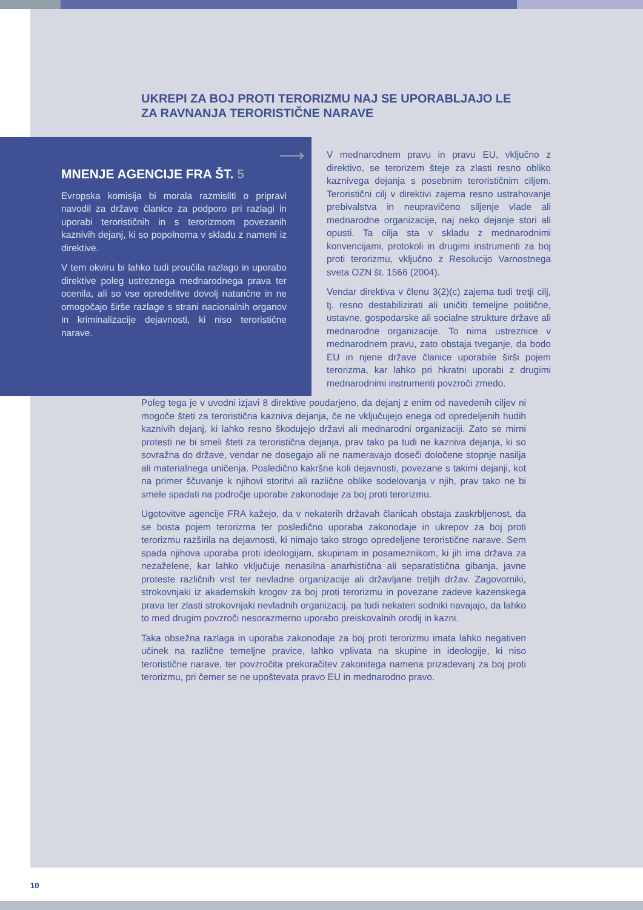UKREPI ZA BOJ PROTI TERORIZMU NAJ SE UPORABLJAJO LE ZA RAVNANJA TERORISTIČNE NARAVE
⟶
MNENJE AGENCIJE FRA ŠT. 5
Evropska komisija bi morala razmisliti o pripravi navodil za države članice za podporo pri razlagi in uporabi terorističnih in s terorizmom povezanih kaznivih dejanj, ki so popolnoma v skladu z nameni iz direktive.
V tem okviru bi lahko tudi proučila razlago in uporabo direktive poleg ustreznega mednarodnega prava ter ocenila, ali so vse opredelitve dovolj natančne in ne omogočajo širše razlage s strani nacionalnih organov in kriminalizacije dejavnosti, ki niso teroristične narave.
V mednarodnem pravu in pravu EU, vključno z direktivo, se terorizem šteje za zlasti resno obliko kaznivega dejanja s posebnim terorističnim ciljem. Teroristični cilj v direktivi zajema resno ustrahovanje prebivalstva in neupravičeno siljenje vlade ali mednarodne organizacije, naj neko dejanje stori ali opusti. Ta cilja sta v skladu z mednarodnimi konvencijami, protokoli in drugimi instrumenti za boj proti terorizmu, vključno z Resolucijo Varnostnega sveta OZN št. 1566 (2004).
Vendar direktiva v členu 3(2)(c) zajema tudi tretji cilj, tj. resno destabilizirati ali uničiti temeljne politične, ustavne, gospodarske ali socialne strukture države ali mednarodne organizacije. To nima ustreznice v mednarodnem pravu, zato obstaja tveganje, da bodo EU in njene države članice uporabile širši pojem terorizma, kar lahko pri hkratni uporabi z drugimi mednarodnimi instrumenti povzroči zmedo.
Poleg tega je v uvodni izjavi 8 direktive poudarjeno, da dejanj z enim od navedenih ciljev ni mogoče šteti za teroristična kazniva dejanja, če ne vključujejo enega od opredeljenih hudih kaznivih dejanj, ki lahko resno škodujejo državi ali mednarodni organizaciji. Zato se mirni protesti ne bi smeli šteti za teroristična dejanja, prav tako pa tudi ne kazniva dejanja, ki so sovražna do države, vendar ne dosegajo ali ne nameravajo doseči določene stopnje nasilja ali materialnega uničenja. Posledično kakršne koli dejavnosti, povezane s takimi dejanji, kot na primer ščuvanje k njihovi storitvi ali različne oblike sodelovanja v njih, prav tako ne bi smele spadati na področje uporabe zakonodaje za boj proti terorizmu.
Ugotovitve agencije FRA kažejo, da v nekaterih državah članicah obstaja zaskrbljenost, da se bosta pojem terorizma ter posledično uporaba zakonodaje in ukrepov za boj proti terorizmu razširila na dejavnosti, ki nimajo tako strogo opredeljene teroristične narave. Sem spada njihova uporaba proti ideologijam, skupinam in posameznikom, ki jih ima država za nezaželene, kar lahko vključuje nenasilna anarhistična ali separatistična gibanja, javne proteste različnih vrst ter nevladne organizacije ali državljane tretjih držav. Zagovorniki, strokovnjaki iz akademskih krogov za boj proti terorizmu in povezane zadeve kazenskega prava ter zlasti strokovnjaki nevladnih organizacij, pa tudi nekateri sodniki navajajo, da lahko to med drugim povzroči nesorazmerno uporabo preiskovalnih orodij in kazni.
Taka obsežna razlaga in uporaba zakonodaje za boj proti terorizmu imata lahko negativen učinek na različne temeljne pravice, lahko vplivata na skupine in ideologije, ki niso teroristične narave, ter povzročita prekoračitev zakonitega namena prizadevanj za boj proti terorizmu, pri čemer se ne upoštevata pravo EU in mednarodno pravo.
10